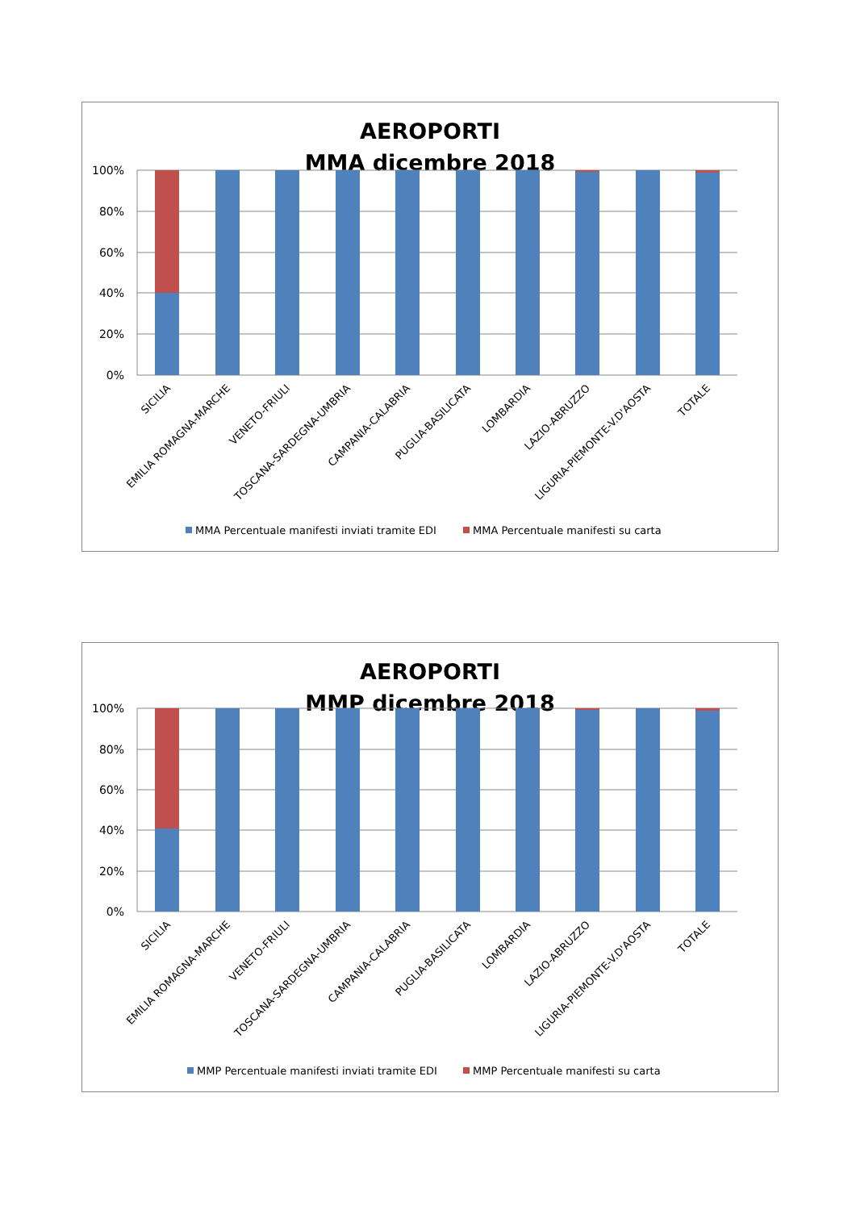AEROPORTI
MMA dicembre 2018
100%
80%
60%
40%
20%
0%
SICILIA
EMILIA ROMAGNA-MARCHE
VENETO-FRIULI
TOSCANA-SARDEGNA-UMBRIA
CAMPANIA-CALABRIA
PUGLIA-BASILICATA
LOMBARDIA
LAZIO-ABRUZZO
LIGURIA-PIEMONTE-V.D'AOSTA
TOTALE
MMA Percentuale manifesti inviati tramite EDI
MMA Percentuale manifesti su carta
AEROPORTI
MMP dicembre 2018
100%
80%
60%
40%
20%
0%
SICILIA
EMILIA ROMAGNA-MARCHE
VENETO-FRIULI
TOSCANA-SARDEGNA-UMBRIA
CAMPANIA-CALABRIA
PUGLIA-BASILICATA
LOMBARDIA
LAZIO-ABRUZZO
LIGURIA-PIEMONTE-V.D'AOSTA
TOTALE
MMP Percentuale manifesti inviati tramite EDI
MMP Percentuale manifesti su carta